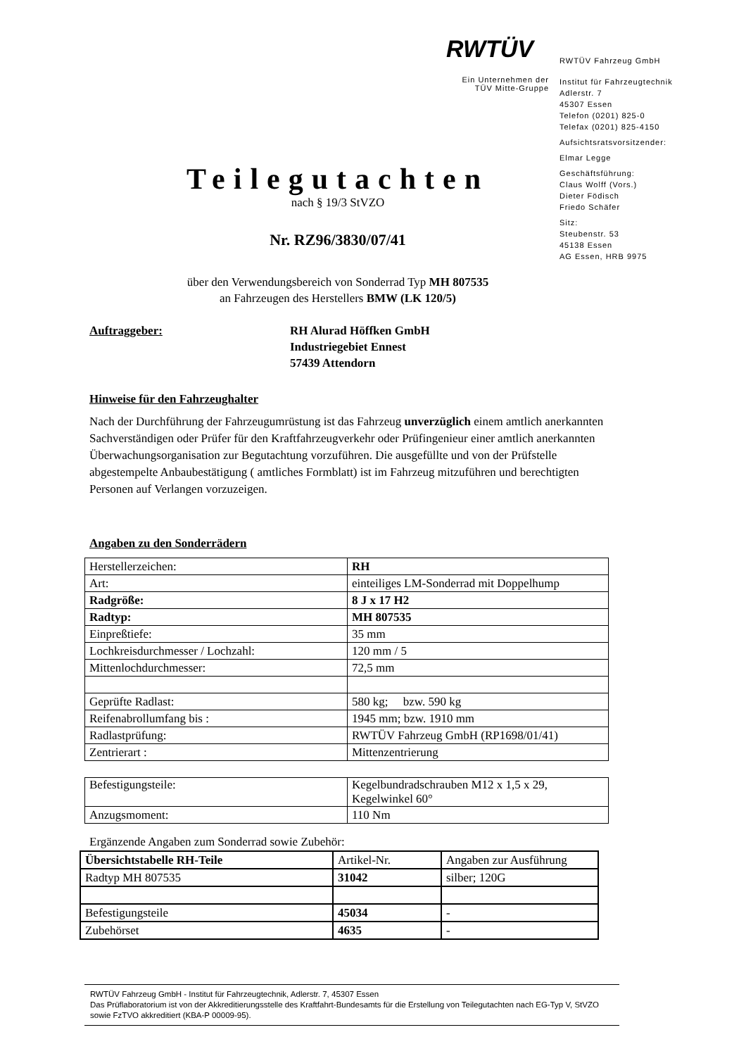RWTÜV
Ein Unternehmen der
TÜV Mitte-Gruppe
RWTÜV Fahrzeug GmbH
Institut für Fahrzeugtechnik
Adlerstr. 7
45307 Essen
Telefon (0201) 825-0
Telefax (0201) 825-4150
Aufsichtsratsvorsitzender:
Elmar Legge
Geschäftsführung:
Claus Wolff (Vors.)
Dieter Födisch
Friedo Schäfer
Sitz:
Steubenstr. 53
45138 Essen
AG Essen, HRB 9975
Teilegutachten
nach § 19/3 StVZO
Nr. RZ96/3830/07/41
über den Verwendungsbereich von Sonderrad Typ MH 807535
an Fahrzeugen des Herstellers BMW (LK 120/5)
Auftraggeber: RH Alurad Höffken GmbH
Industriegebiet Ennest
57439 Attendorn
Hinweise für den Fahrzeughalter
Nach der Durchführung der Fahrzeugumrüstung ist das Fahrzeug unverzüglich einem amtlich anerkannten Sachverständigen oder Prüfer für den Kraftfahrzeugverkehr oder Prüfingenieur einer amtlich anerkannten Überwachungsorganisation zur Begutachtung vorzuführen. Die ausgefüllte und von der Prüfstelle abgestempelte Anbaubestätigung ( amtliches Formblatt) ist im Fahrzeug mitzuführen und berechtigten Personen auf Verlangen vorzuzeigen.
Angaben zu den Sonderrädern
| Herstellerzeichen: | RH |
| Art: | einteiliges LM-Sonderrad mit Doppelhump |
| Radgröße: | 8 J x 17 H2 |
| Radtyp: | MH 807535 |
| Einpreßtiefe: | 35 mm |
| Lochkreisdurchmesser / Lochzahl: | 120 mm / 5 |
| Mittenlochdurchmesser: | 72,5 mm |
| Geprüfte Radlast: | 580 kg; bzw. 590 kg |
| Reifenabrollumfang bis : | 1945 mm; bzw. 1910 mm |
| Radlastprüfung: | RWTÜV Fahrzeug GmbH (RP1698/01/41) |
| Zentrierart : | Mittenzentrierung |
| Befestigungsteile: | Kegelbundradschrauben M12 x 1,5 x 29, Kegelwinkel 60° |
| Anzugsmoment: | 110 Nm |
Ergänzende Angaben zum Sonderrad sowie Zubehör:
| Übersichtstabelle RH-Teile | Artikel-Nr. | Angaben zur Ausführung |
| Radtyp MH 807535 | 31042 | silber; 120G |
| Befestigungsteile | 45034 | - |
| Zubehörset | 4635 | - |
RWTÜV Fahrzeug GmbH - Institut für Fahrzeugtechnik, Adlerstr. 7, 45307 Essen
Das Prüflaboratorium ist von der Akkreditierungsstelle des Kraftfahrt-Bundesamts für die Erstellung von Teilegutachten nach EG-Typ V, StVZO sowie FzTVO akkreditiert (KBA-P 00009-95).